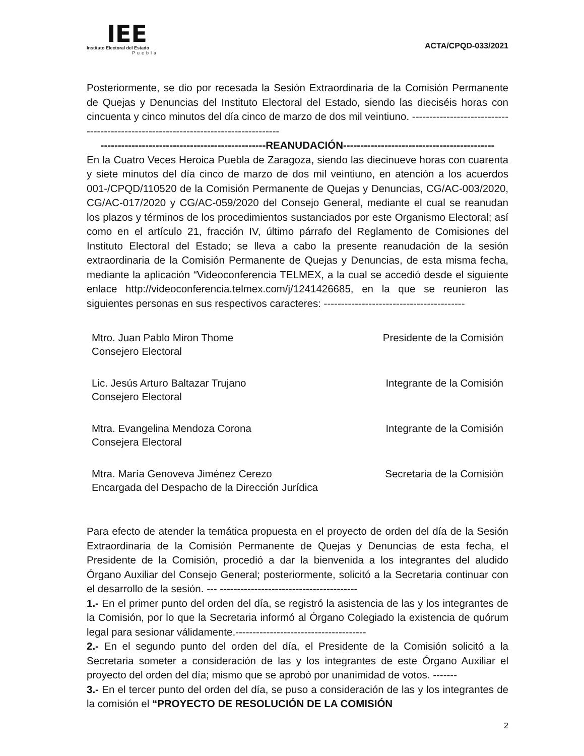IEE
Instituto Electoral del Estado
Puebla
ACTA/CPQD-033/2021
Posteriormente, se dio por recesada la Sesión Extraordinaria de la Comisión Permanente de Quejas y Denuncias del Instituto Electoral del Estado, siendo las dieciséis horas con cincuenta y cinco minutos del día cinco de marzo de dos mil veintiuno. ------------------------------------------------------------------------------------
------------------------------------------------REANUDACIÓN--------------------------------------------
En la Cuatro Veces Heroica Puebla de Zaragoza, siendo las diecinueve horas con cuarenta y siete minutos del día cinco de marzo de dos mil veintiuno, en atención a los acuerdos 001-/CPQD/110520 de la Comisión Permanente de Quejas y Denuncias, CG/AC-003/2020, CG/AC-017/2020 y CG/AC-059/2020 del Consejo General, mediante el cual se reanudan los plazos y términos de los procedimientos sustanciados por este Organismo Electoral; así como en el artículo 21, fracción IV, último párrafo del Reglamento de Comisiones del Instituto Electoral del Estado; se lleva a cabo la presente reanudación de la sesión extraordinaria de la Comisión Permanente de Quejas y Denuncias, de esta misma fecha, mediante la aplicación “Videoconferencia TELMEX, a la cual se accedió desde el siguiente enlace http://videoconferencia.telmex.com/j/1241426685, en la que se reunieron las siguientes personas en sus respectivos caracteres: -----------------------------------------
Mtro. Juan Pablo Miron Thome
Consejero Electoral
Presidente de la Comisión
Lic. Jesús Arturo Baltazar Trujano
Consejero Electoral
Integrante de la Comisión
Mtra. Evangelina Mendoza Corona
Consejera Electoral
Integrante de la Comisión
Mtra. María Genoveva Jiménez Cerezo
Encargada del Despacho de la Dirección Jurídica
Secretaria de la Comisión
Para efecto de atender la temática propuesta en el proyecto de orden del día de la Sesión Extraordinaria de la Comisión Permanente de Quejas y Denuncias de esta fecha, el Presidente de la Comisión, procedió a dar la bienvenida a los integrantes del aludido Órgano Auxiliar del Consejo General; posteriormente, solicitó a la Secretaria continuar con el desarrollo de la sesión. --- ----------------------------------------
1.- En el primer punto del orden del día, se registró la asistencia de las y los integrantes de la Comisión, por lo que la Secretaria informó al Órgano Colegiado la existencia de quórum legal para sesionar válidamente.--------------------------------------
2.- En el segundo punto del orden del día, el Presidente de la Comisión solicitó a la Secretaria someter a consideración de las y los integrantes de este Órgano Auxiliar el proyecto del orden del día; mismo que se aprobó por unanimidad de votos. -------
3.- En el tercer punto del orden del día, se puso a consideración de las y los integrantes de la comisión el “PROYECTO DE RESOLUCIÓN DE LA COMISIÓN
2